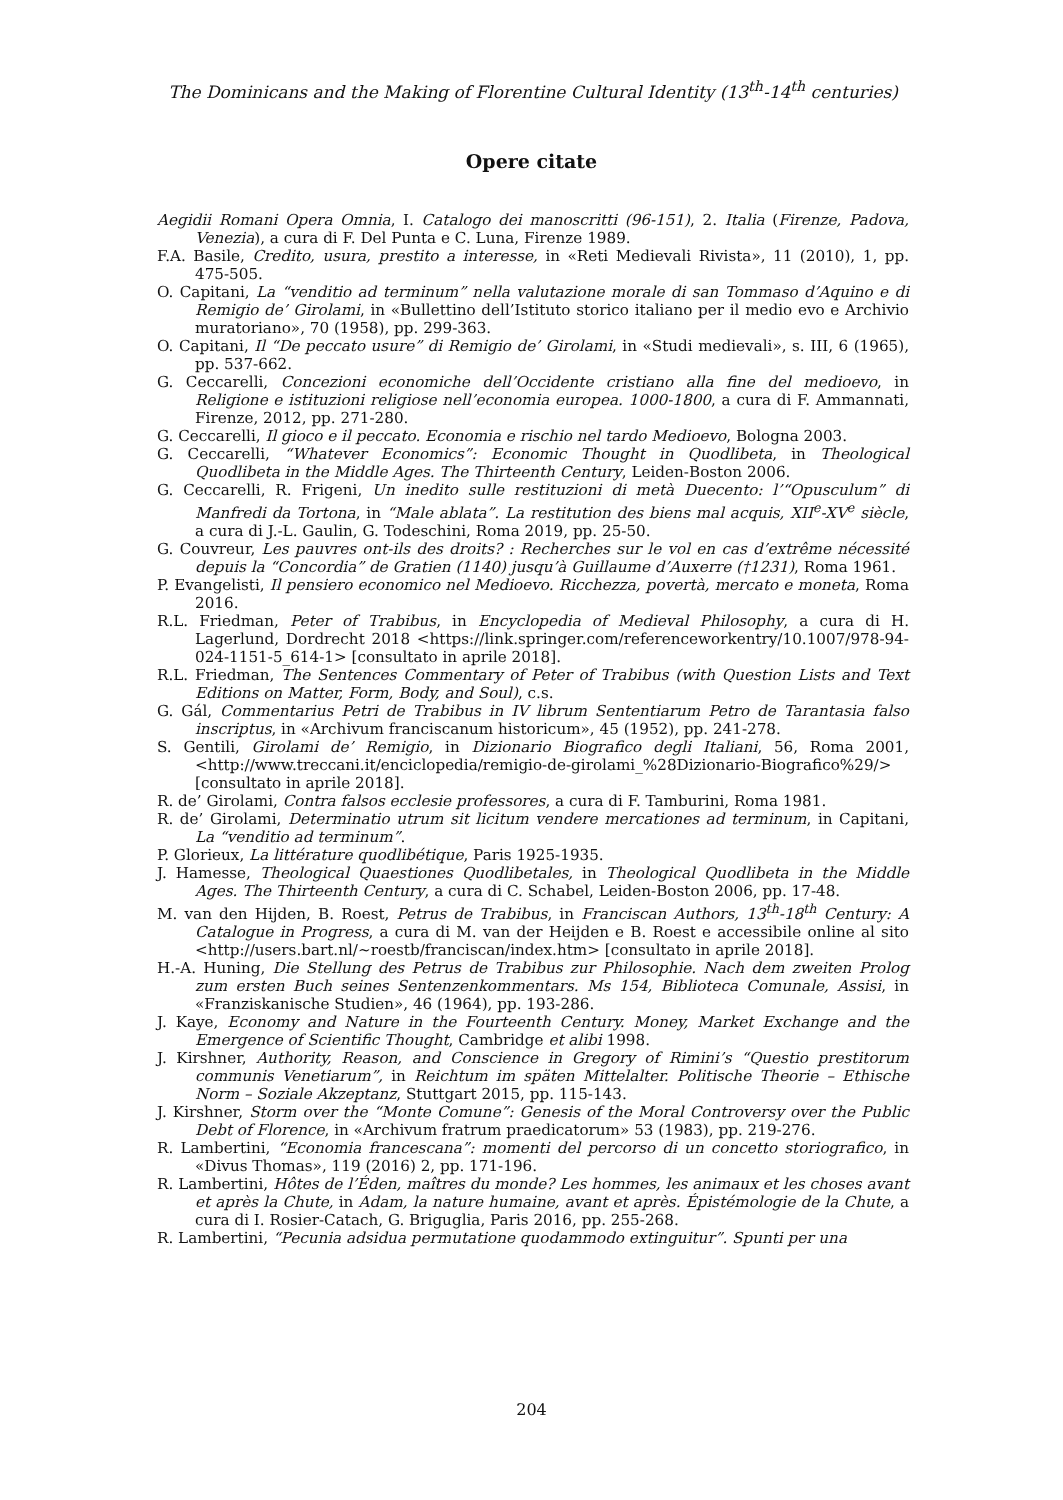The Dominicans and the Making of Florentine Cultural Identity (13<sup>th</sup>-14<sup>th</sup> centuries)
Opere citate
Aegidii Romani Opera Omnia, I. Catalogo dei manoscritti (96-151), 2. Italia (Firenze, Padova, Venezia), a cura di F. Del Punta e C. Luna, Firenze 1989.
F.A. Basile, Credito, usura, prestito a interesse, in «Reti Medievali Rivista», 11 (2010), 1, pp. 475-505.
O. Capitani, La “venditio ad terminum” nella valutazione morale di san Tommaso d’Aquino e di Remigio de’ Girolami, in «Bullettino dell’Istituto storico italiano per il medio evo e Archivio muratoriano», 70 (1958), pp. 299-363.
O. Capitani, Il “De peccato usure” di Remigio de’ Girolami, in «Studi medievali», s. III, 6 (1965), pp. 537-662.
G. Ceccarelli, Concezioni economiche dell’Occidente cristiano alla fine del medioevo, in Religione e istituzioni religiose nell’economia europea. 1000-1800, a cura di F. Ammannati, Firenze, 2012, pp. 271-280.
G. Ceccarelli, Il gioco e il peccato. Economia e rischio nel tardo Medioevo, Bologna 2003.
G. Ceccarelli, “Whatever Economics”: Economic Thought in Quodlibeta, in Theological Quodlibeta in the Middle Ages. The Thirteenth Century, Leiden-Boston 2006.
G. Ceccarelli, R. Frigeni, Un inedito sulle restituzioni di metà Duecento: l’“Opusculum” di Manfredi da Tortona, in “Male ablata”. La restitution des biens mal acquis, XII<sup>e</sup>-XV<sup>e</sup> siècle, a cura di J.-L. Gaulin, G. Todeschini, Roma 2019, pp. 25-50.
G. Couvreur, Les pauvres ont-ils des droits? : Recherches sur le vol en cas d’extrême nécessité depuis la “Concordia” de Gratien (1140) jusqu’à Guillaume d’Auxerre (†1231), Roma 1961.
P. Evangelisti, Il pensiero economico nel Medioevo. Ricchezza, povertà, mercato e moneta, Roma 2016.
R.L. Friedman, Peter of Trabibus, in Encyclopedia of Medieval Philosophy, a cura di H. Lagerlund, Dordrecht 2018 <https://link.springer.com/referenceworkentry/10.1007/978-94-024-1151-5_614-1> [consultato in aprile 2018].
R.L. Friedman, The Sentences Commentary of Peter of Trabibus (with Question Lists and Text Editions on Matter, Form, Body, and Soul), c.s.
G. Gál, Commentarius Petri de Trabibus in IV librum Sententiarum Petro de Tarantasia falso inscriptus, in «Archivum franciscanum historicum», 45 (1952), pp. 241-278.
S. Gentili, Girolami de’ Remigio, in Dizionario Biografico degli Italiani, 56, Roma 2001, <http://www.treccani.it/enciclopedia/remigio-de-girolami_%28Dizionario-Biografico%29/> [consultato in aprile 2018].
R. de’ Girolami, Contra falsos ecclesie professores, a cura di F. Tamburini, Roma 1981.
R. de’ Girolami, Determinatio utrum sit licitum vendere mercationes ad terminum, in Capitani, La “venditio ad terminum”.
P. Glorieux, La littérature quodlibétique, Paris 1925-1935.
J. Hamesse, Theological Quaestiones Quodlibetales, in Theological Quodlibeta in the Middle Ages. The Thirteenth Century, a cura di C. Schabel, Leiden-Boston 2006, pp. 17-48.
M. van den Hijden, B. Roest, Petrus de Trabibus, in Franciscan Authors, 13<sup>th</sup>-18<sup>th</sup> Century: A Catalogue in Progress, a cura di M. van der Heijden e B. Roest e accessibile online al sito <http://users.bart.nl/~roestb/franciscan/index.htm> [consultato in aprile 2018].
H.-A. Huning, Die Stellung des Petrus de Trabibus zur Philosophie. Nach dem zweiten Prolog zum ersten Buch seines Sentenzenkommentars. Ms 154, Biblioteca Comunale, Assisi, in «Franziskanische Studien», 46 (1964), pp. 193-286.
J. Kaye, Economy and Nature in the Fourteenth Century. Money, Market Exchange and the Emergence of Scientific Thought, Cambridge et alibi 1998.
J. Kirshner, Authority, Reason, and Conscience in Gregory of Rimini’s “Questio prestitorum communis Venetiarum”, in Reichtum im späten Mittelalter. Politische Theorie – Ethische Norm – Soziale Akzeptanz, Stuttgart 2015, pp. 115-143.
J. Kirshner, Storm over the “Monte Comune”: Genesis of the Moral Controversy over the Public Debt of Florence, in «Archivum fratrum praedicatorum» 53 (1983), pp. 219-276.
R. Lambertini, “Economia francescana”: momenti del percorso di un concetto storiografico, in «Divus Thomas», 119 (2016) 2, pp. 171-196.
R. Lambertini, Hôtes de l’Éden, maîtres du monde? Les hommes, les animaux et les choses avant et après la Chute, in Adam, la nature humaine, avant et après. Épistémologie de la Chute, a cura di I. Rosier-Catach, G. Briguglia, Paris 2016, pp. 255-268.
R. Lambertini, “Pecunia adsidua permutatione quodammodo extinguitur”. Spunti per una
204